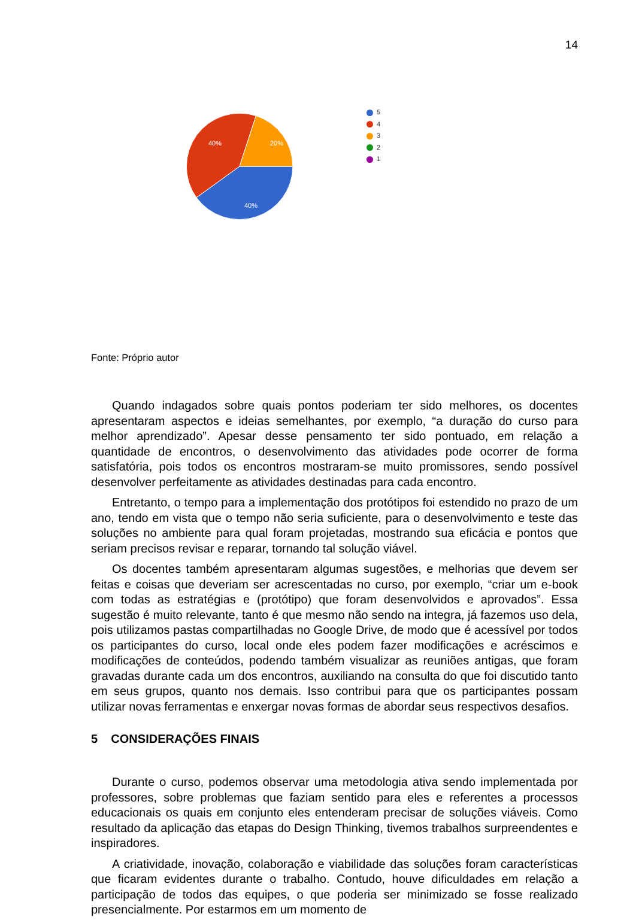14
40%
20%
40%
5
4
3
2
1
Fonte: Próprio autor
Quando indagados sobre quais pontos poderiam ter sido melhores, os docentes apresentaram aspectos e ideias semelhantes, por exemplo, “a duração do curso para melhor aprendizado”. Apesar desse pensamento ter sido pontuado, em relação a quantidade de encontros, o desenvolvimento das atividades pode ocorrer de forma satisfatória, pois todos os encontros mostraram-se muito promissores, sendo possível desenvolver perfeitamente as atividades destinadas para cada encontro.
Entretanto, o tempo para a implementação dos protótipos foi estendido no prazo de um ano, tendo em vista que o tempo não seria suficiente, para o desenvolvimento e teste das soluções no ambiente para qual foram projetadas, mostrando sua eficácia e pontos que seriam precisos revisar e reparar, tornando tal solução viável.
Os docentes também apresentaram algumas sugestões, e melhorias que devem ser feitas e coisas que deveriam ser acrescentadas no curso, por exemplo, “criar um e-book com todas as estratégias e (protótipo) que foram desenvolvidos e aprovados”. Essa sugestão é muito relevante, tanto é que mesmo não sendo na integra, já fazemos uso dela, pois utilizamos pastas compartilhadas no Google Drive, de modo que é acessível por todos os participantes do curso, local onde eles podem fazer modificações e acréscimos e modificações de conteúdos, podendo também visualizar as reuniões antigas, que foram gravadas durante cada um dos encontros, auxiliando na consulta do que foi discutido tanto em seus grupos, quanto nos demais. Isso contribui para que os participantes possam utilizar novas ferramentas e enxergar novas formas de abordar seus respectivos desafios.
5 CONSIDERAÇÕES FINAIS
Durante o curso, podemos observar uma metodologia ativa sendo implementada por professores, sobre problemas que faziam sentido para eles e referentes a processos educacionais os quais em conjunto eles entenderam precisar de soluções viáveis. Como resultado da aplicação das etapas do Design Thinking, tivemos trabalhos surpreendentes e inspiradores.
A criatividade, inovação, colaboração e viabilidade das soluções foram características que ficaram evidentes durante o trabalho. Contudo, houve dificuldades em relação a participação de todos das equipes, o que poderia ser minimizado se fosse realizado presencialmente. Por estarmos em um momento de